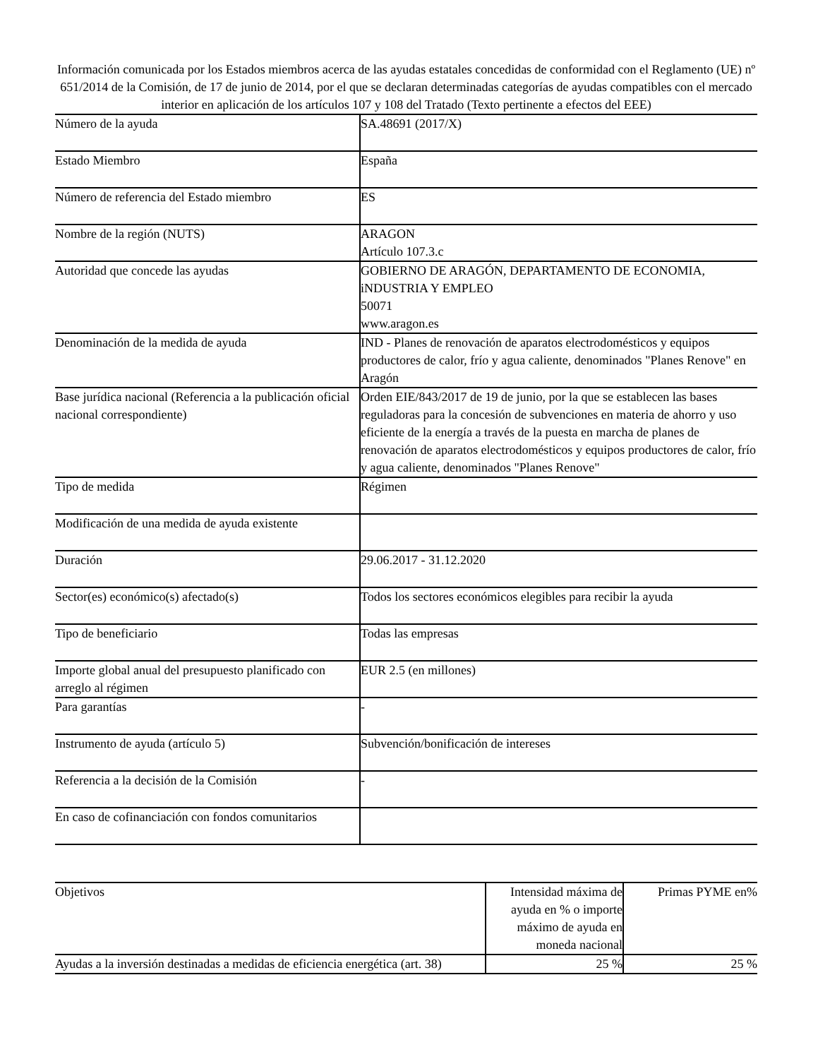Información comunicada por los Estados miembros acerca de las ayudas estatales concedidas de conformidad con el Reglamento (UE) nº 651/2014 de la Comisión, de 17 de junio de 2014, por el que se declaran determinadas categorías de ayudas compatibles con el mercado interior en aplicación de los artículos 107 y 108 del Tratado (Texto pertinente a efectos del EEE)
| Número de la ayuda | SA.48691 (2017/X) |
| Estado Miembro | España |
| Número de referencia del Estado miembro | ES |
| Nombre de la región (NUTS) | ARAGON Artículo 107.3.c |
| Autoridad que concede las ayudas | GOBIERNO DE ARAGÓN, DEPARTAMENTO DE ECONOMIA, iNDUSTRIA Y EMPLEO 50071 www.aragon.es |
| Denominación de la medida de ayuda | IND - Planes de renovación de aparatos electrodomésticos y equipos productores de calor, frío y agua caliente, denominados "Planes Renove" en Aragón |
| Base jurídica nacional (Referencia a la publicación oficial nacional correspondiente) | Orden EIE/843/2017 de 19 de junio, por la que se establecen las bases reguladoras para la concesión de subvenciones en materia de ahorro y uso eficiente de la energía a través de la puesta en marcha de planes de renovación de aparatos electrodomésticos y equipos productores de calor, frío y agua caliente, denominados "Planes Renove" |
| Tipo de medida | Régimen |
| Modificación de una medida de ayuda existente | |
| Duración | 29.06.2017 - 31.12.2020 |
| Sector(es) económico(s) afectado(s) | Todos los sectores económicos elegibles para recibir la ayuda |
| Tipo de beneficiario | Todas las empresas |
| Importe global anual del presupuesto planificado con arreglo al régimen | EUR 2.5 (en millones) |
| Para garantías | - |
| Instrumento de ayuda (artículo 5) | Subvención/bonificación de intereses |
| Referencia a la decisión de la Comisión | - |
| En caso de cofinanciación con fondos comunitarios | |
| Objetivos | Intensidad máxima de ayuda en % o importe máximo de ayuda en moneda nacional | Primas PYME en% |
| --- | --- | --- |
| Ayudas a la inversión destinadas a medidas de eficiencia energética (art. 38) | 25 % | 25 % |